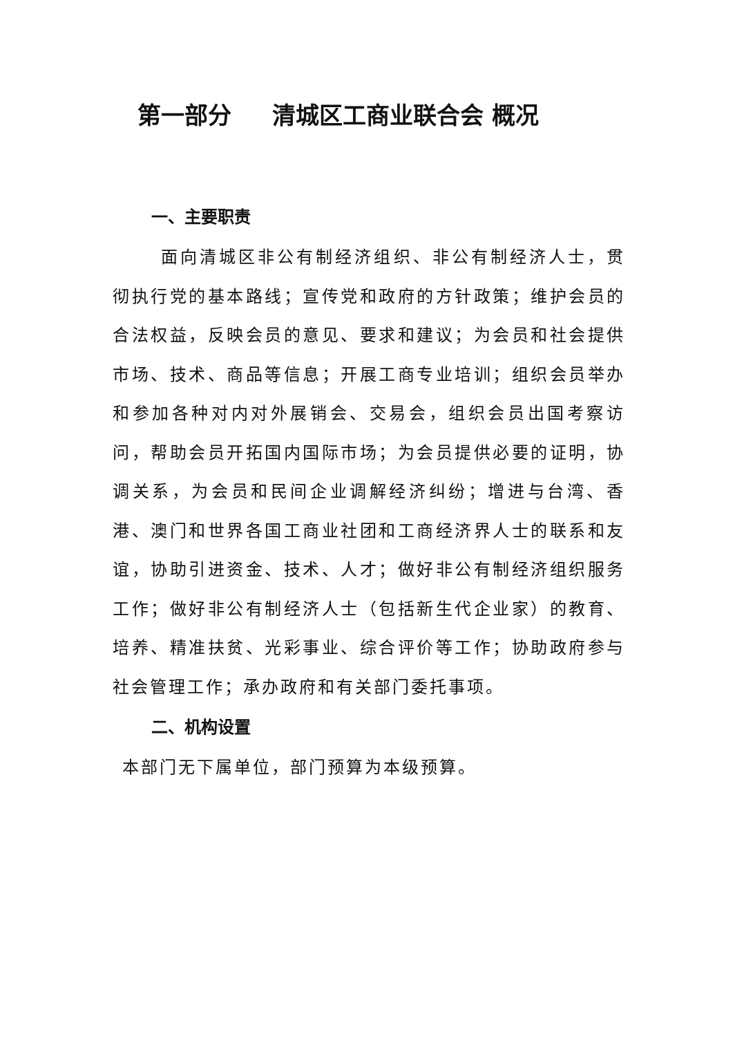第一部分 清城区工商业联合会 概况
一、主要职责
面向清城区非公有制经济组织、非公有制经济人士，贯彻执行党的基本路线；宣传党和政府的方针政策；维护会员的合法权益，反映会员的意见、要求和建议；为会员和社会提供市场、技术、商品等信息；开展工商专业培训；组织会员举办和参加各种对内对外展销会、交易会，组织会员出国考察访问，帮助会员开拓国内国际市场；为会员提供必要的证明，协调关系，为会员和民间企业调解经济纠纷；增进与台湾、香港、澳门和世界各国工商业社团和工商经济界人士的联系和友谊，协助引进资金、技术、人才；做好非公有制经济组织服务工作；做好非公有制经济人士（包括新生代企业家）的教育、培养、精准扶贫、光彩事业、综合评价等工作；协助政府参与社会管理工作；承办政府和有关部门委托事项。
二、机构设置
本部门无下属单位，部门预算为本级预算。